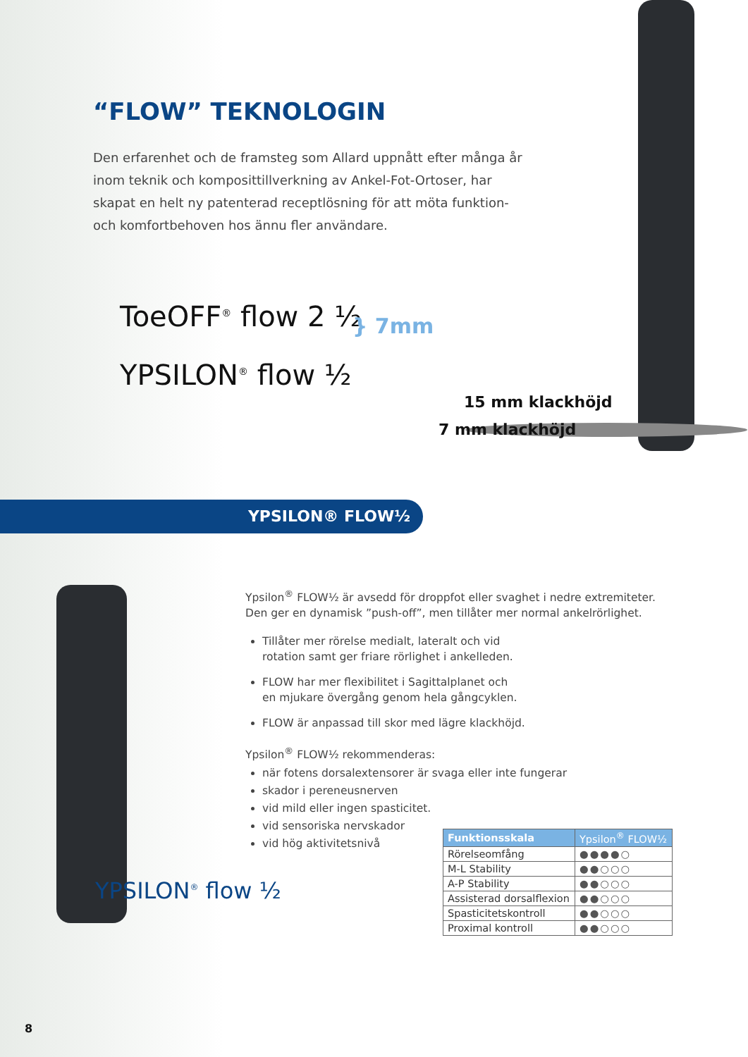“FLOW” TEKNOLOGIN
Den erfarenhet och de framsteg som Allard uppnått efter många år inom teknik och komposittillverkning av Ankel-Fot-Ortoser, har skapat en helt ny patenterad receptlösning för att möta funktion- och komfortbehoven hos ännu fler användare.
ToeOFF<sup>®</sup> flow 2 ½
YPSILON<sup>®</sup> flow ½
} 7mm
15 mm klackhöjd
7 mm klackhöjd
YPSILON® FLOW½
Ypsilon<sup>®</sup> FLOW½ är avsedd för droppfot eller svaghet i nedre extremiteter. Den ger en dynamisk ”push-off”, men tillåter mer normal ankelrörlighet.
Tillåter mer rörelse medialt, lateralt och vid
rotation samt ger friare rörlighet i ankelleden.
FLOW har mer flexibilitet i Sagittalplanet och
en mjukare övergång genom hela gångcyklen.
FLOW är anpassad till skor med lägre klackhöjd.
Ypsilon<sup>®</sup> FLOW½ rekommenderas:
när fotens dorsalextensorer är svaga eller inte fungerar
skador i pereneusnerven
vid mild eller ingen spasticitet.
vid sensoriska nervskador
vid hög aktivitetsnivå
| Funktionsskala | Ypsilon<sup>®</sup> FLOW½ |
| --- | --- |
| Rörelseomfång | ●●●●○ |
| M-L Stability | ●●○○○ |
| A-P Stability | ●●○○○ |
| Assisterad dorsalflexion | ●●○○○ |
| Spasticitetskontroll | ●●○○○ |
| Proximal kontroll | ●●○○○ |
YPSILON<sup>®</sup> flow ½
8